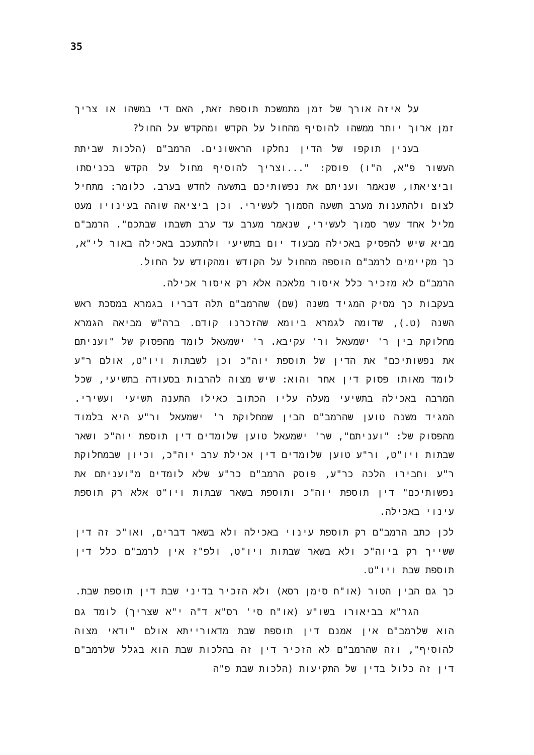35
על איזה אורך של זמן מתמשכת תוספת זאת, האם די במשהו או צריך זמן ארוך יותר ממשהו להוסיף מהחול על הקדש ומהקדש על החול?
בענין תוקפו של הדין נחלקו הראשונים. הרמב"ם (הלכות שביתת העשור פ"א, ה"ו) פוסק: "...וצריך להוסיף מחול על הקדש בכניסתו וביציאתו, שנאמר ועניתם את נפשותיכם בתשעה לחדש בערב. כלומר: מתחיל לצום ולהתענות מערב תשעה הסמוך לעשירי. וכן ביציאה שוהה בעינויו מעט מליל אחד עשר סמוך לעשירי, שנאמר מערב עד ערב תשבתו שבתכם". הרמב"ם מביא שיש להפסיק באכילה מבעוד יום בתשיעי ולהתעכב באכילה באור לי"א, כך מקיימים לרמב"ם הוספה מהחול על הקודש ומהקודש על החול.
הרמב"ם לא מזכיר כלל איסור מלאכה אלא רק איסור אכילה.
בעקבות כך מסיק המגיד משנה (שם) שהרמב"ם תלה דבריו בגמרא במסכת ראש השנה (ט.), שדומה לגמרא ביומא שהזכרנו קודם. ברה"ש מביאה הגמרא מחלוקת בין ר' ישמעאל ור' עקיבא. ר' ישמעאל לומד מהפסוק של "ועניתם את נפשותיכם" את הדין של תוספת יוה"כ וכן לשבתות ויו"ט, אולם ר"ע לומד מאותו פסוק דין אחר והוא: שיש מצוה להרבות בסעודה בתשיעי, שכל המרבה באכילה בתשיעי מעלה עליו הכתוב כאילו התענה תשיעי ועשירי. המגיד משנה טוען שהרמב"ם הבין שמחלוקת ר' ישמעאל ור"ע היא בלמוד מהפסוק של: "ועניתם", שר' ישמעאל טוען שלומדים דין תוספת יוה"כ ושאר שבתות ויו"ט, ור"ע טוען שלומדים דין אכילת ערב יוה"כ, וכיון שבמחלוקת ר"ע וחבירו הלכה כר"ע, פוסק הרמב"ם כר"ע שלא לומדים מ"ועניתם את נפשותיכם" דין תוספת יוה"כ ותוספת בשאר שבתות ויו"ט אלא רק תוספת עינוי באכילה.
לכן כתב הרמב"ם רק תוספת עינוי באכילה ולא בשאר דברים, ואו"כ זה דין ששייך רק ביוה"כ ולא בשאר שבתות ויו"ט, ולפ"ז אין לרמב"ם כלל דין תוספת שבת ויו"ט.
כך גם הבין הטור (או"ח סימן רסא) ולא הזכיר בדיני שבת דין תוספת שבת.
הגר"א בביאורו בשו"ע (או"ח סי' רס"א ד"ה י"א שצריך) לומד גם הוא שלרמב"ם אין אמנם דין תוספת שבת מדאורייתא אולם "ודאי מצוה להוסיף", וזה שהרמב"ם לא הזכיר דין זה בהלכות שבת הוא בגלל שלרמב"ם דין זה כלול בדין של התקיעות (הלכות שבת פ"ה